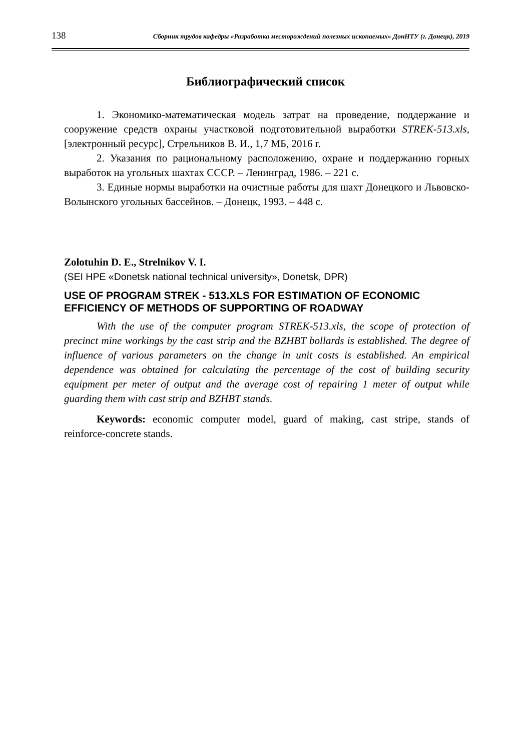138 Сборник трудов кафедры «Разработка месторождений полезных ископаемых» ДонНТУ (г. Донецк), 2019
Библиографический список
1. Экономико-математическая модель затрат на проведение, поддержание и сооружение средств охраны участковой подготовительной выработки STREK-513.xls, [электронный ресурс], Стрельников В. И., 1,7 МБ, 2016 г.
2. Указания по рациональному расположению, охране и поддержанию горных выработок на угольных шахтах СССР. – Ленинград, 1986. – 221 с.
3. Единые нормы выработки на очистные работы для шахт Донецкого и Львовско-Волынского угольных бассейнов. – Донецк, 1993. – 448 с.
Zolotuhin D. E., Strelnikov V. I.
(SEI HPE «Donetsk national technical university», Donetsk, DPR)
USE OF PROGRAM STREK - 513.XLS FOR ESTIMATION OF ECONOMIC EFFICIENCY OF METHODS OF SUPPORTING OF ROADWAY
With the use of the computer program STREK-513.xls, the scope of protection of precinct mine workings by the cast strip and the BZHBT bollards is established. The degree of influence of various parameters on the change in unit costs is established. An empirical dependence was obtained for calculating the percentage of the cost of building security equipment per meter of output and the average cost of repairing 1 meter of output while guarding them with cast strip and BZHBT stands.
Keywords: economic computer model, guard of making, cast stripe, stands of reinforce-concrete stands.